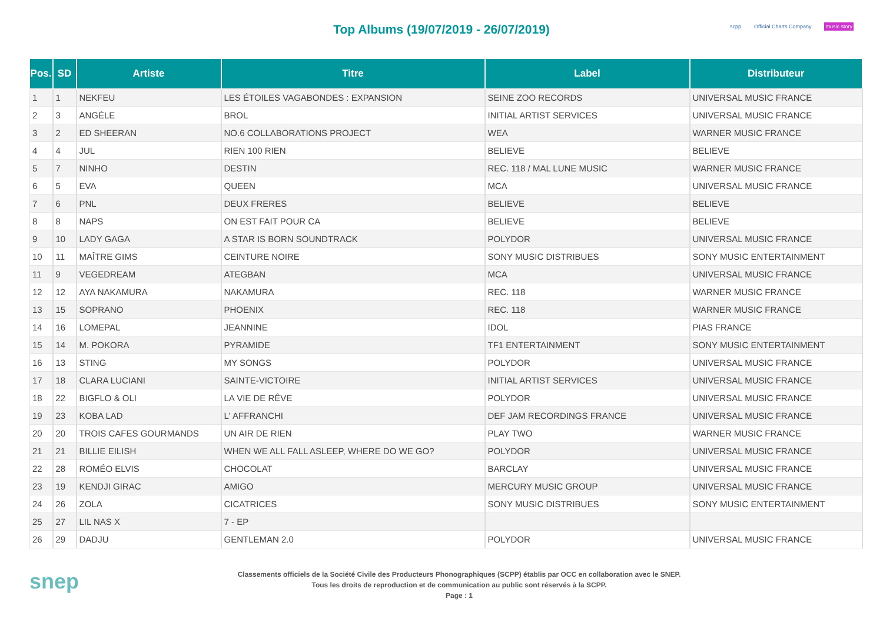Top Albums (19/07/2019 - 26/07/2019)
scpp Official Charts Company music story
| Pos. | SD | Artiste | Titre | Label | Distributeur |
| --- | --- | --- | --- | --- | --- |
| 1 | 1 | NEKFEU | LES ÉTOILES VAGABONDES : EXPANSION | SEINE ZOO RECORDS | UNIVERSAL MUSIC FRANCE |
| 2 | 3 | ANGÈLE | BROL | INITIAL ARTIST SERVICES | UNIVERSAL MUSIC FRANCE |
| 3 | 2 | ED SHEERAN | NO.6 COLLABORATIONS PROJECT | WEA | WARNER MUSIC FRANCE |
| 4 | 4 | JUL | RIEN 100 RIEN | BELIEVE | BELIEVE |
| 5 | 7 | NINHO | DESTIN | REC. 118 / MAL LUNE MUSIC | WARNER MUSIC FRANCE |
| 6 | 5 | EVA | QUEEN | MCA | UNIVERSAL MUSIC FRANCE |
| 7 | 6 | PNL | DEUX FRERES | BELIEVE | BELIEVE |
| 8 | 8 | NAPS | ON EST FAIT POUR CA | BELIEVE | BELIEVE |
| 9 | 10 | LADY GAGA | A STAR IS BORN SOUNDTRACK | POLYDOR | UNIVERSAL MUSIC FRANCE |
| 10 | 11 | MAÎTRE GIMS | CEINTURE NOIRE | SONY MUSIC DISTRIBUES | SONY MUSIC ENTERTAINMENT |
| 11 | 9 | VEGEDREAM | ATEGBAN | MCA | UNIVERSAL MUSIC FRANCE |
| 12 | 12 | AYA NAKAMURA | NAKAMURA | REC. 118 | WARNER MUSIC FRANCE |
| 13 | 15 | SOPRANO | PHOENIX | REC. 118 | WARNER MUSIC FRANCE |
| 14 | 16 | LOMEPAL | JEANNINE | IDOL | PIAS FRANCE |
| 15 | 14 | M. POKORA | PYRAMIDE | TF1 ENTERTAINMENT | SONY MUSIC ENTERTAINMENT |
| 16 | 13 | STING | MY SONGS | POLYDOR | UNIVERSAL MUSIC FRANCE |
| 17 | 18 | CLARA LUCIANI | SAINTE-VICTOIRE | INITIAL ARTIST SERVICES | UNIVERSAL MUSIC FRANCE |
| 18 | 22 | BIGFLO & OLI | LA VIE DE RÊVE | POLYDOR | UNIVERSAL MUSIC FRANCE |
| 19 | 23 | KOBA LAD | L' AFFRANCHI | DEF JAM RECORDINGS FRANCE | UNIVERSAL MUSIC FRANCE |
| 20 | 20 | TROIS CAFES GOURMANDS | UN AIR DE RIEN | PLAY TWO | WARNER MUSIC FRANCE |
| 21 | 21 | BILLIE EILISH | WHEN WE ALL FALL ASLEEP, WHERE DO WE GO? | POLYDOR | UNIVERSAL MUSIC FRANCE |
| 22 | 28 | ROMÉO ELVIS | CHOCOLAT | BARCLAY | UNIVERSAL MUSIC FRANCE |
| 23 | 19 | KENDJI GIRAC | AMIGO | MERCURY MUSIC GROUP | UNIVERSAL MUSIC FRANCE |
| 24 | 26 | ZOLA | CICATRICES | SONY MUSIC DISTRIBUES | SONY MUSIC ENTERTAINMENT |
| 25 | 27 | LIL NAS X | 7 - EP | | |
| 26 | 29 | DADJU | GENTLEMAN 2.0 | POLYDOR | UNIVERSAL MUSIC FRANCE |
snep
Classements officiels de la Société Civile des Producteurs Phonographiques (SCPP) établis par OCC en collaboration avec le SNEP.
Tous les droits de reproduction et de communication au public sont réservés à la SCPP.
Page : 1